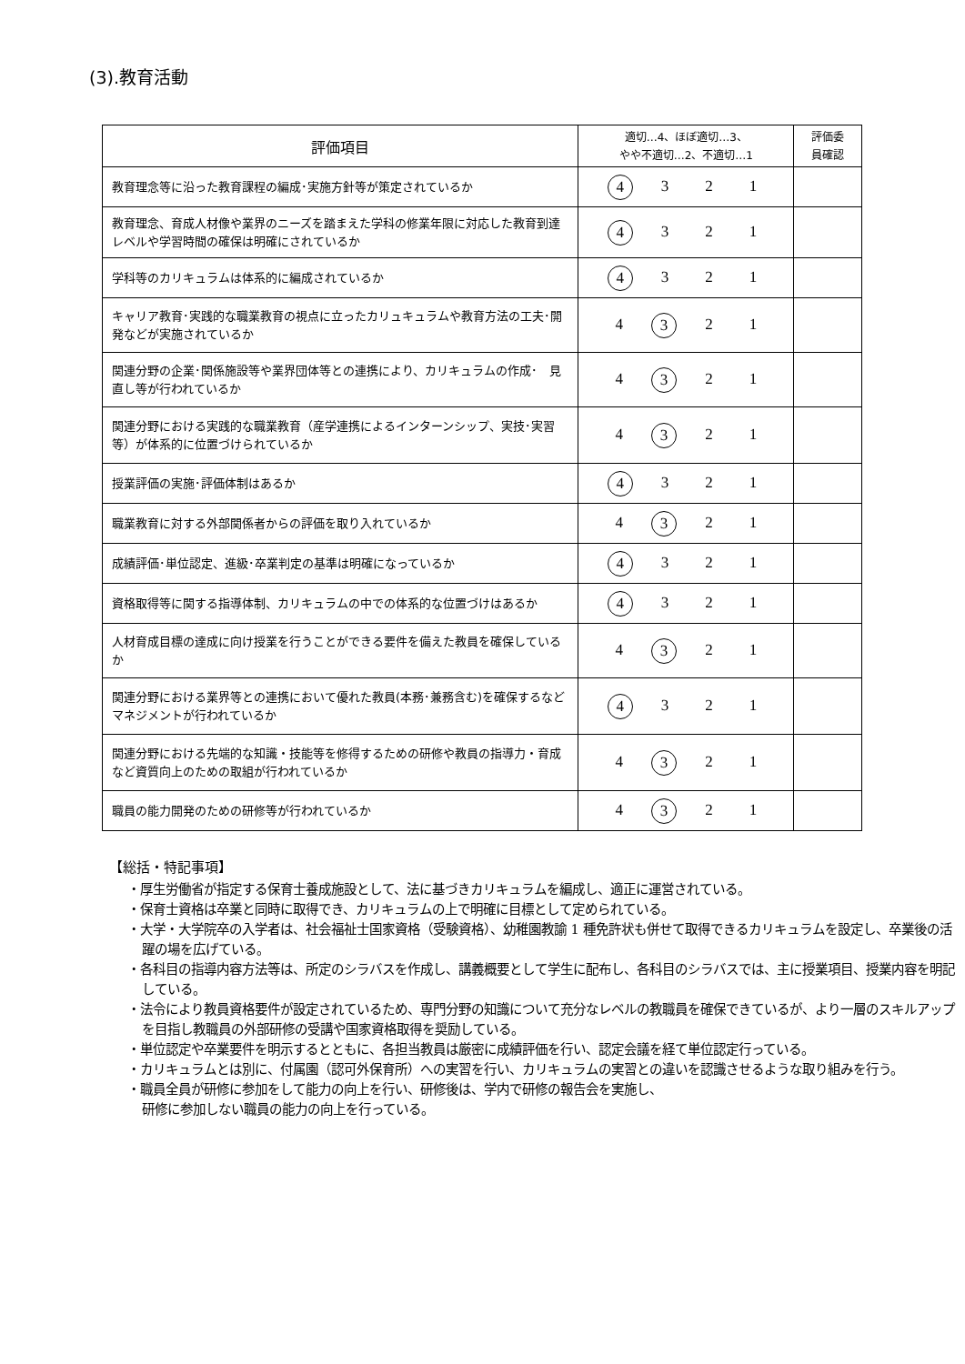(3).教育活動
| 評価項目 | 適切…4、ほぼ適切…3、 やや不適切…2、不適切…1 | 評価委 員確認 |
| --- | --- | --- |
| 教育理念等に沿った教育課程の編成･実施方針等が策定されているか | 4 3 2 1 | |
| 教育理念、育成人材像や業界のニーズを踏まえた学科の修業年限に対応した教育到達レベルや学習時間の確保は明確にされているか | 4 3 2 1 | |
| 学科等のカリキュラムは体系的に編成されているか | 4 3 2 1 | |
| キャリア教育･実践的な職業教育の視点に立ったカリュキュラムや教育方法の工夫･開発などが実施されているか | 4 3 2 1 | |
| 関連分野の企業･関係施設等や業界団体等との連携により、カリキュラムの作成･ 見直し等が行われているか | 4 3 2 1 | |
| 関連分野における実践的な職業教育（産学連携によるインターンシップ、実技･実習等）が体系的に位置づけられているか | 4 3 2 1 | |
| 授業評価の実施･評価体制はあるか | 4 3 2 1 | |
| 職業教育に対する外部関係者からの評価を取り入れているか | 4 3 2 1 | |
| 成績評価･単位認定、進級･卒業判定の基準は明確になっているか | 4 3 2 1 | |
| 資格取得等に関する指導体制、カリキュラムの中での体系的な位置づけはあるか | 4 3 2 1 | |
| 人材育成目標の達成に向け授業を行うことができる要件を備えた教員を確保しているか | 4 3 2 1 | |
| 関連分野における業界等との連携において優れた教員(本務･兼務含む)を確保するなどマネジメントが行われているか | 4 3 2 1 | |
| 関連分野における先端的な知識・技能等を修得するための研修や教員の指導力・育成など資質向上のための取組が行われているか | 4 3 2 1 | |
| 職員の能力開発のための研修等が行われているか | 4 3 2 1 | |
【総括・特記事項】
・厚生労働省が指定する保育士養成施設として、法に基づきカリキュラムを編成し、適正に運営されている。
・保育士資格は卒業と同時に取得でき、カリキュラムの上で明確に目標として定められている。
・大学・大学院卒の入学者は、社会福祉士国家資格（受験資格）、幼稚園教諭 1 種免許状も併せて取得できるカリキュラムを設定し、卒業後の活躍の場を広げている。
・各科目の指導内容方法等は、所定のシラバスを作成し、講義概要として学生に配布し、各科目のシラバスでは、主に授業項目、授業内容を明記している。
・法令により教員資格要件が設定されているため、専門分野の知識について充分なレベルの教職員を確保できているが、より一層のスキルアップを目指し教職員の外部研修の受講や国家資格取得を奨励している。
・単位認定や卒業要件を明示するとともに、各担当教員は厳密に成績評価を行い、認定会議を経て単位認定行っている。
・カリキュラムとは別に、付属園（認可外保育所）への実習を行い、カリキュラムの実習との違いを認識させるような取り組みを行う。
・職員全員が研修に参加をして能力の向上を行い、研修後は、学内で研修の報告会を実施し、
研修に参加しない職員の能力の向上を行っている。